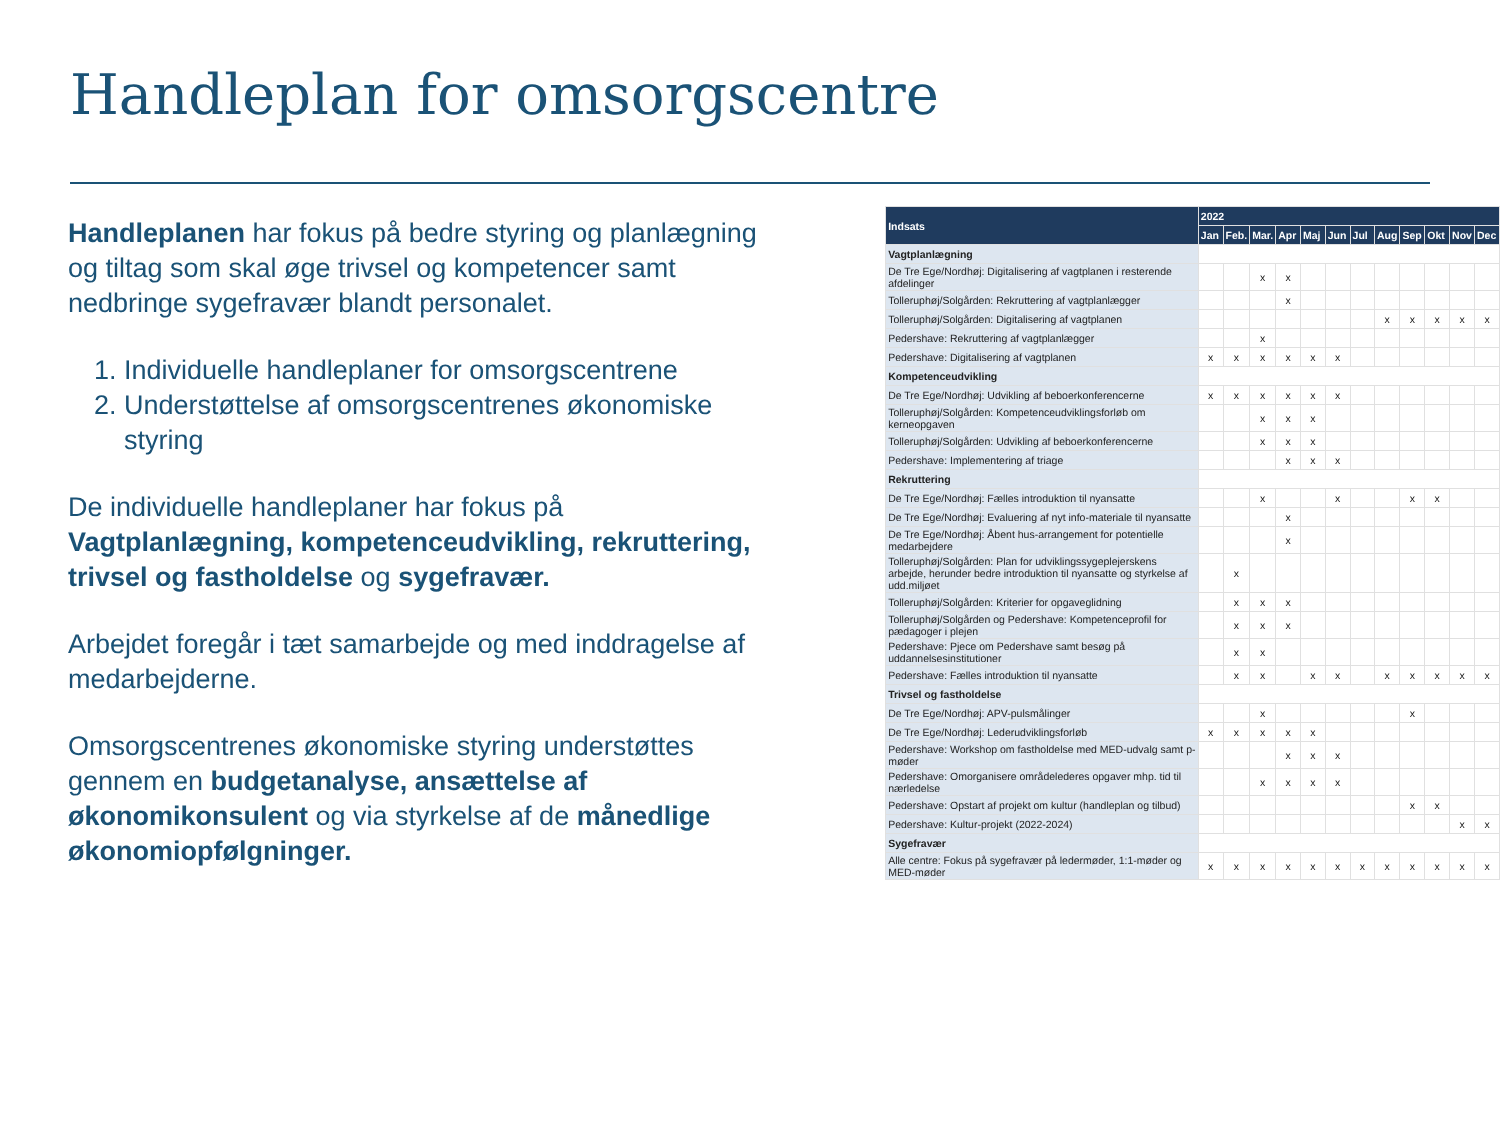Handleplan for omsorgscentre
Handleplanen har fokus på bedre styring og planlægning og tiltag som skal øge trivsel og kompetencer samt nedbringe sygefravær blandt personalet.
1. Individuelle handleplaner for omsorgscentrene
2. Understøttelse af omsorgscentrenes økonomiske styring
De individuelle handleplaner har fokus på Vagtplanlægning, kompetenceudvikling, rekruttering, trivsel og fastholdelse og sygefravær.
Arbejdet foregår i tæt samarbejde og med inddragelse af medarbejderne.
Omsorgscentrenes økonomiske styring understøttes gennem en budgetanalyse, ansættelse af økonomikonsulent og via styrkelse af de månedlige økonomiopfølgninger.
| Indsats | 2022 | | | | | | | | | | | |
| --- | --- | --- | --- | --- | --- | --- | --- | --- | --- | --- | --- | --- |
| | Jan | Feb. | Mar. | Apr | Maj | Jun | Jul | Aug | Sep | Okt | Nov | Dec |
| Vagtplanlægning | | | | | | | | | | | | |
| De Tre Ege/Nordhøj: Digitalisering af vagtplanen i resterende afdelinger | | | x | x | | | | | | | | |
| Tolleruphøj/Solgården: Rekruttering af vagtplanlægger | | | | x | | | | | | | | |
| Tolleruphøj/Solgården: Digitalisering af vagtplanen | | | | | | | | x | x | x | x | x |
| Pedershave: Rekruttering af vagtplanlægger | | | x | | | | | | | | | |
| Pedershave: Digitalisering af vagtplanen | x | x | x | x | x | x | | | | | | |
| Kompetenceudvikling | | | | | | | | | | | | |
| De Tre Ege/Nordhøj: Udvikling af beboerkonferencerne | x | x | x | x | x | x | | | | | | |
| Tolleruphøj/Solgården: Kompetenceudviklingsforløb om kerneopgaven | | | x | x | x | | | | | | | |
| Tolleruphøj/Solgården: Udvikling af beboerkonferencerne | | | x | x | x | | | | | | | |
| Pedershave: Implementering af triage | | | | x | x | x | | | | | | |
| Rekruttering | | | | | | | | | | | | |
| De Tre Ege/Nordhøj: Fælles introduktion til nyansatte | | | x | | | x | | | x | x | | |
| De Tre Ege/Nordhøj: Evaluering af nyt info-materiale til nyansatte | | | | x | | | | | | | | |
| De Tre Ege/Nordhøj: Åbent hus-arrangement for potentielle medarbejdere | | | | x | | | | | | | | |
| Tolleruphøj/Solgården: Plan for udviklingssygeplejerskens arbejde, herunder bedre introduktion til nyansatte og styrkelse af udd.miljøet | | x | | | | | | | | | | |
| Tolleruphøj/Solgården: Kriterier for opgaveglidning | | x | x | x | | | | | | | | |
| Tolleruphøj/Solgården og Pedershave: Kompetenceprofil for pædagoger i plejen | | x | x | x | | | | | | | | |
| Pedershave: Pjece om Pedershave samt besøg på uddannelsesinstitutioner | | x | x | | | | | | | | | |
| Pedershave: Fælles introduktion til nyansatte | | x | x | | x | x | | x | x | x | x | x |
| Trivsel og fastholdelse | | | | | | | | | | | | |
| De Tre Ege/Nordhøj: APV-pulsmålinger | | | x | | | | | | x | | | |
| De Tre Ege/Nordhøj: Lederudviklingsforløb | x | x | x | x | x | | | | | | | |
| Pedershave: Workshop om fastholdelse med MED-udvalg samt p-møder | | | | x | x | x | | | | | | |
| Pedershave: Omorganisere områdelederes opgaver mhp. tid til nærledelse | | | x | x | x | x | | | | | | |
| Pedershave: Opstart af projekt om kultur (handleplan og tilbud) | | | | | | | | | x | x | | |
| Pedershave: Kultur-projekt (2022-2024) | | | | | | | | | | | x | x |
| Sygefravær | | | | | | | | | | | | |
| Alle centre: Fokus på sygefravær på ledermøder, 1:1-møder og MED-møder | x | x | x | x | x | x | x | x | x | x | x | x |